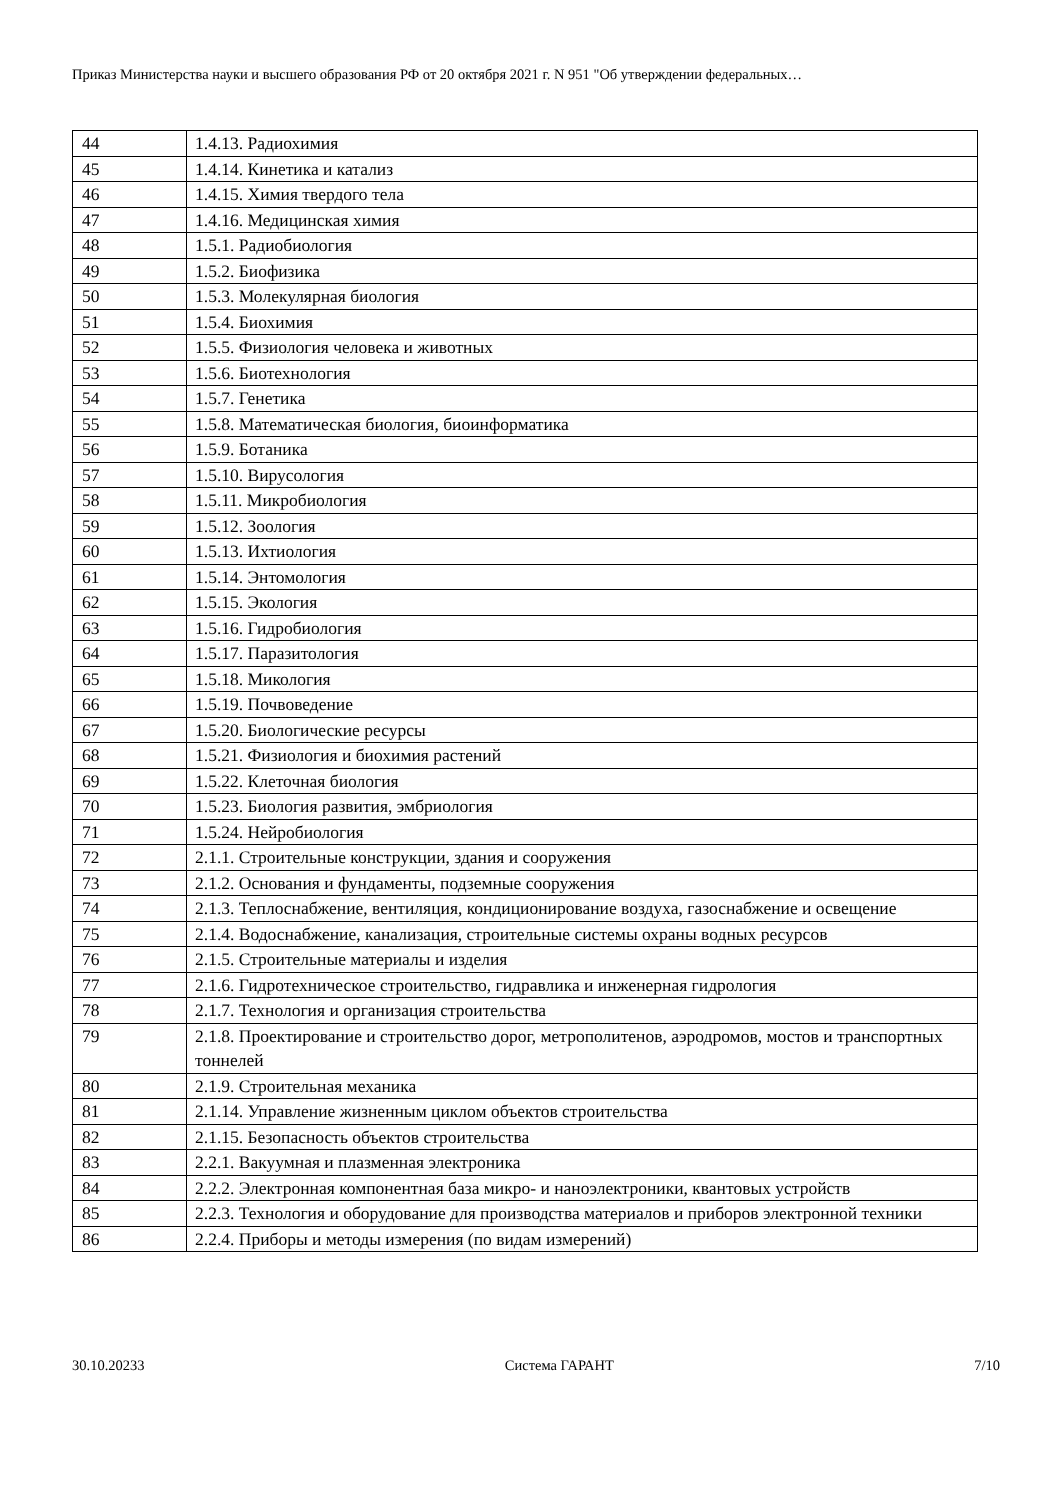Приказ Министерства науки и высшего образования РФ от 20 октября 2021 г. N 951 "Об утверждении федеральных…
| 44 | 1.4.13. Радиохимия |
| 45 | 1.4.14. Кинетика и катализ |
| 46 | 1.4.15. Химия твердого тела |
| 47 | 1.4.16. Медицинская химия |
| 48 | 1.5.1. Радиобиология |
| 49 | 1.5.2. Биофизика |
| 50 | 1.5.3. Молекулярная биология |
| 51 | 1.5.4. Биохимия |
| 52 | 1.5.5. Физиология человека и животных |
| 53 | 1.5.6. Биотехнология |
| 54 | 1.5.7. Генетика |
| 55 | 1.5.8. Математическая биология, биоинформатика |
| 56 | 1.5.9. Ботаника |
| 57 | 1.5.10. Вирусология |
| 58 | 1.5.11. Микробиология |
| 59 | 1.5.12. Зоология |
| 60 | 1.5.13. Ихтиология |
| 61 | 1.5.14. Энтомология |
| 62 | 1.5.15. Экология |
| 63 | 1.5.16. Гидробиология |
| 64 | 1.5.17. Паразитология |
| 65 | 1.5.18. Микология |
| 66 | 1.5.19. Почвоведение |
| 67 | 1.5.20. Биологические ресурсы |
| 68 | 1.5.21. Физиология и биохимия растений |
| 69 | 1.5.22. Клеточная биология |
| 70 | 1.5.23. Биология развития, эмбриология |
| 71 | 1.5.24. Нейробиология |
| 72 | 2.1.1. Строительные конструкции, здания и сооружения |
| 73 | 2.1.2. Основания и фундаменты, подземные сооружения |
| 74 | 2.1.3. Теплоснабжение, вентиляция, кондиционирование воздуха, газоснабжение и освещение |
| 75 | 2.1.4. Водоснабжение, канализация, строительные системы охраны водных ресурсов |
| 76 | 2.1.5. Строительные материалы и изделия |
| 77 | 2.1.6. Гидротехническое строительство, гидравлика и инженерная гидрология |
| 78 | 2.1.7. Технология и организация строительства |
| 79 | 2.1.8. Проектирование и строительство дорог, метрополитенов, аэродромов, мостов и транспортных тоннелей |
| 80 | 2.1.9. Строительная механика |
| 81 | 2.1.14. Управление жизненным циклом объектов строительства |
| 82 | 2.1.15. Безопасность объектов строительства |
| 83 | 2.2.1. Вакуумная и плазменная электроника |
| 84 | 2.2.2. Электронная компонентная база микро- и наноэлектроники, квантовых устройств |
| 85 | 2.2.3. Технология и оборудование для производства материалов и приборов электронной техники |
| 86 | 2.2.4. Приборы и методы измерения (по видам измерений) |
30.10.20233 Система ГАРАНТ 7/10